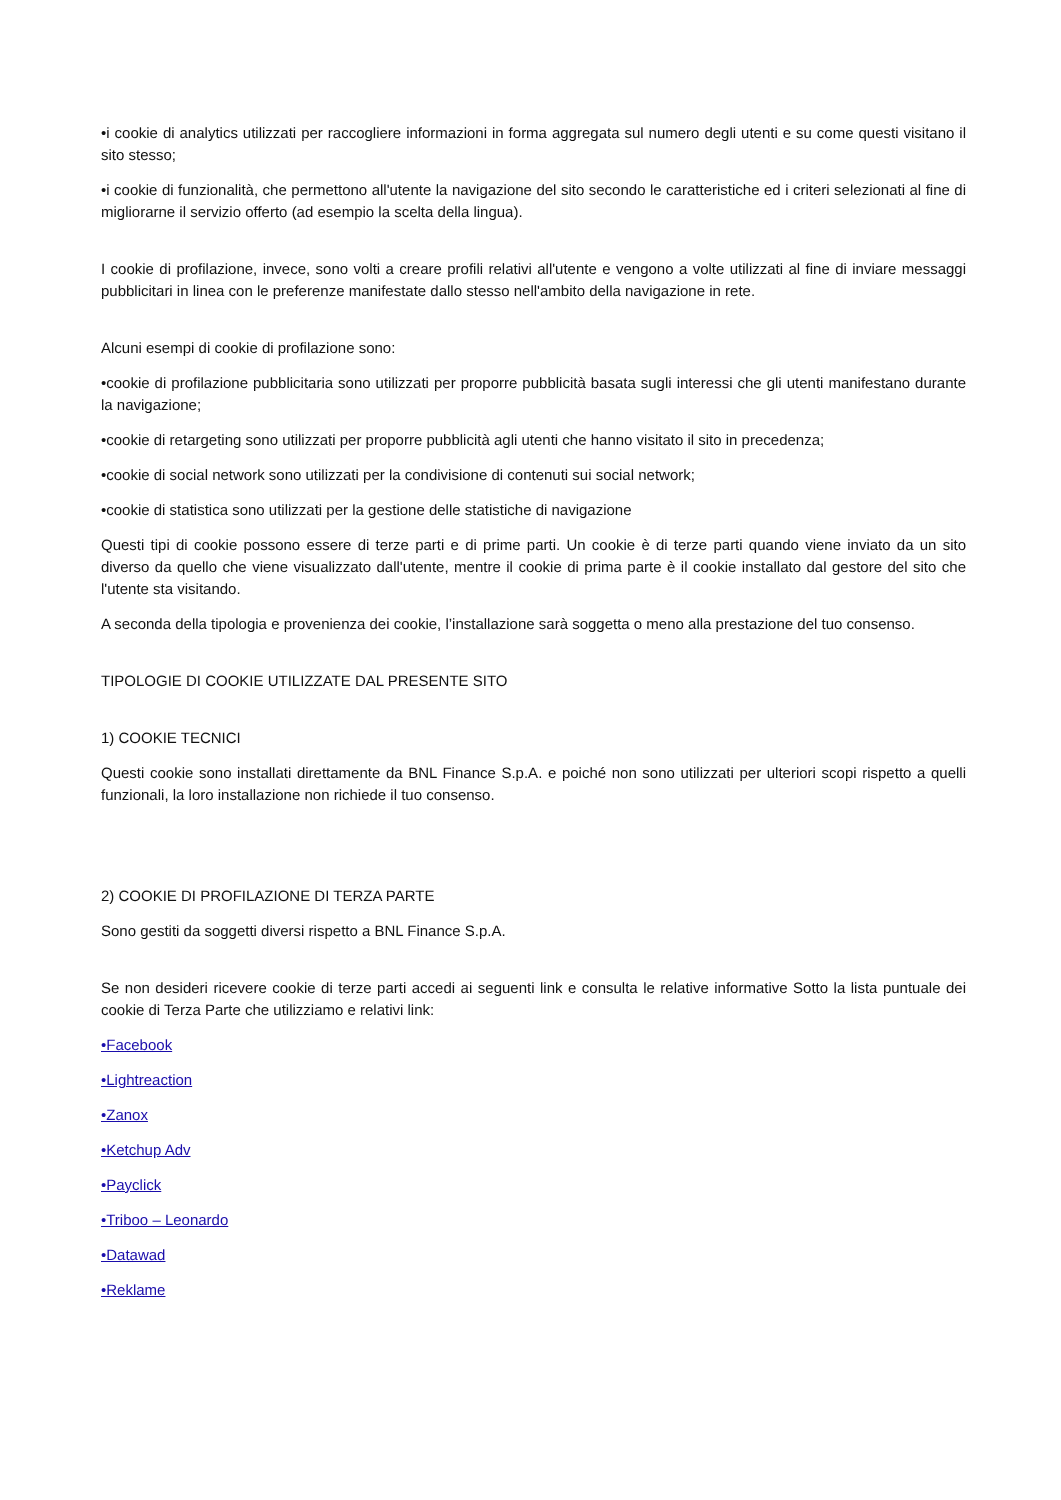•i cookie di analytics utilizzati per raccogliere informazioni in forma aggregata sul numero degli utenti e su come questi visitano il sito stesso;
•i cookie di funzionalità, che permettono all'utente la navigazione del sito secondo le caratteristiche ed i criteri selezionati al fine di migliorarne il servizio offerto (ad esempio la scelta della lingua).
I cookie di profilazione, invece, sono volti a creare profili relativi all'utente e vengono a volte utilizzati al fine di inviare messaggi pubblicitari in linea con le preferenze manifestate dallo stesso nell'ambito della navigazione in rete.
Alcuni esempi di cookie di profilazione sono:
•cookie di profilazione pubblicitaria sono utilizzati per proporre pubblicità basata sugli interessi che gli utenti manifestano durante la navigazione;
•cookie di retargeting sono utilizzati per proporre pubblicità agli utenti che hanno visitato il sito in precedenza;
•cookie di social network sono utilizzati per la condivisione di contenuti sui social network;
•cookie di statistica sono utilizzati per la gestione delle statistiche di navigazione
Questi tipi di cookie possono essere di terze parti e di prime parti. Un cookie è di terze parti quando viene inviato da un sito diverso da quello che viene visualizzato dall'utente, mentre il cookie di prima parte è il cookie installato dal gestore del sito che l'utente sta visitando.
A seconda della tipologia e provenienza dei cookie, l’installazione sarà soggetta o meno alla prestazione del tuo consenso.
TIPOLOGIE DI COOKIE UTILIZZATE DAL PRESENTE SITO
1) COOKIE TECNICI
Questi cookie sono installati direttamente da BNL Finance S.p.A. e poiché non sono utilizzati per ulteriori scopi rispetto a quelli funzionali, la loro installazione non richiede il tuo consenso.
2) COOKIE DI PROFILAZIONE DI TERZA PARTE
Sono gestiti da soggetti diversi rispetto a BNL Finance S.p.A.
Se non desideri ricevere cookie di terze parti accedi ai seguenti link e consulta le relative informative Sotto la lista puntuale dei cookie di Terza Parte che utilizziamo e relativi link:
•Facebook
•Lightreaction
•Zanox
•Ketchup Adv
•Payclick
•Triboo – Leonardo
•Datawad
•Reklame